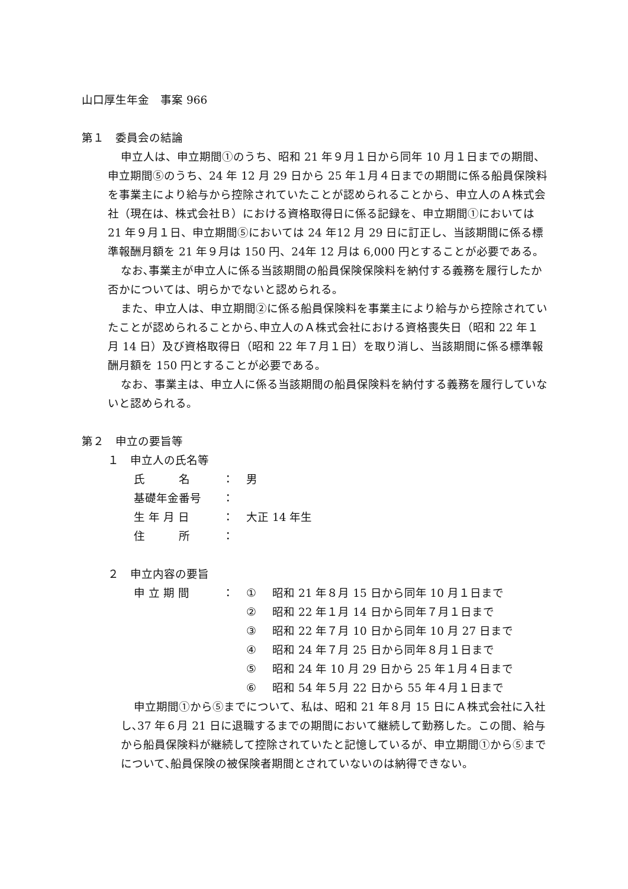山口厚生年金　事案 966
第１　委員会の結論
申立人は、申立期間①のうち、昭和 21 年９月１日から同年 10 月１日までの期間、申立期間⑤のうち、24 年 12 月 29 日から 25 年１月４日までの期間に係る船員保険料を事業主により給与から控除されていたことが認められることから、申立人のＡ株式会社（現在は、株式会社Ｂ）における資格取得日に係る記録を、申立期間①においては 21 年９月１日、申立期間⑤においては 24 年12 月 29 日に訂正し、当該期間に係る標準報酬月額を 21 年９月は 150 円、24年 12 月は 6,000 円とすることが必要である。
なお､事業主が申立人に係る当該期間の船員保険保険料を納付する義務を履行したか否かについては、明らかでないと認められる。
また、申立人は、申立期間②に係る船員保険料を事業主により給与から控除されていたことが認められることから､申立人のＡ株式会社における資格喪失日（昭和 22 年１月 14 日）及び資格取得日（昭和 22 年７月１日）を取り消し、当該期間に係る標準報酬月額を 150 円とすることが必要である。
なお、事業主は、申立人に係る当該期間の船員保険料を納付する義務を履行していないと認められる。
第２　申立の要旨等
１　申立人の氏名等
| 氏 名 | ： | 男 |
| 基礎年金番号 | ： | |
| 生 年 月 日 | ： | 大正 14 年生 |
| 住 所 | ： | |
２　申立内容の要旨
| 申 立 期 間 | ： | ① | 昭和 21 年８月 15 日から同年 10 月１日まで |
| | | ② | 昭和 22 年１月 14 日から同年７月１日まで |
| | | ③ | 昭和 22 年７月 10 日から同年 10 月 27 日まで |
| | | ④ | 昭和 24 年７月 25 日から同年８月１日まで |
| | | ⑤ | 昭和 24 年 10 月 29 日から 25 年１月４日まで |
| | | ⑥ | 昭和 54 年５月 22 日から 55 年４月１日まで |
申立期間①から⑤までについて、私は、昭和 21 年８月 15 日にＡ株式会社に入社し､37 年６月 21 日に退職するまでの期間において継続して勤務した。この間、給与から船員保険料が継続して控除されていたと記憶しているが、申立期間①から⑤までについて､船員保険の被保険者期間とされていないのは納得できない。